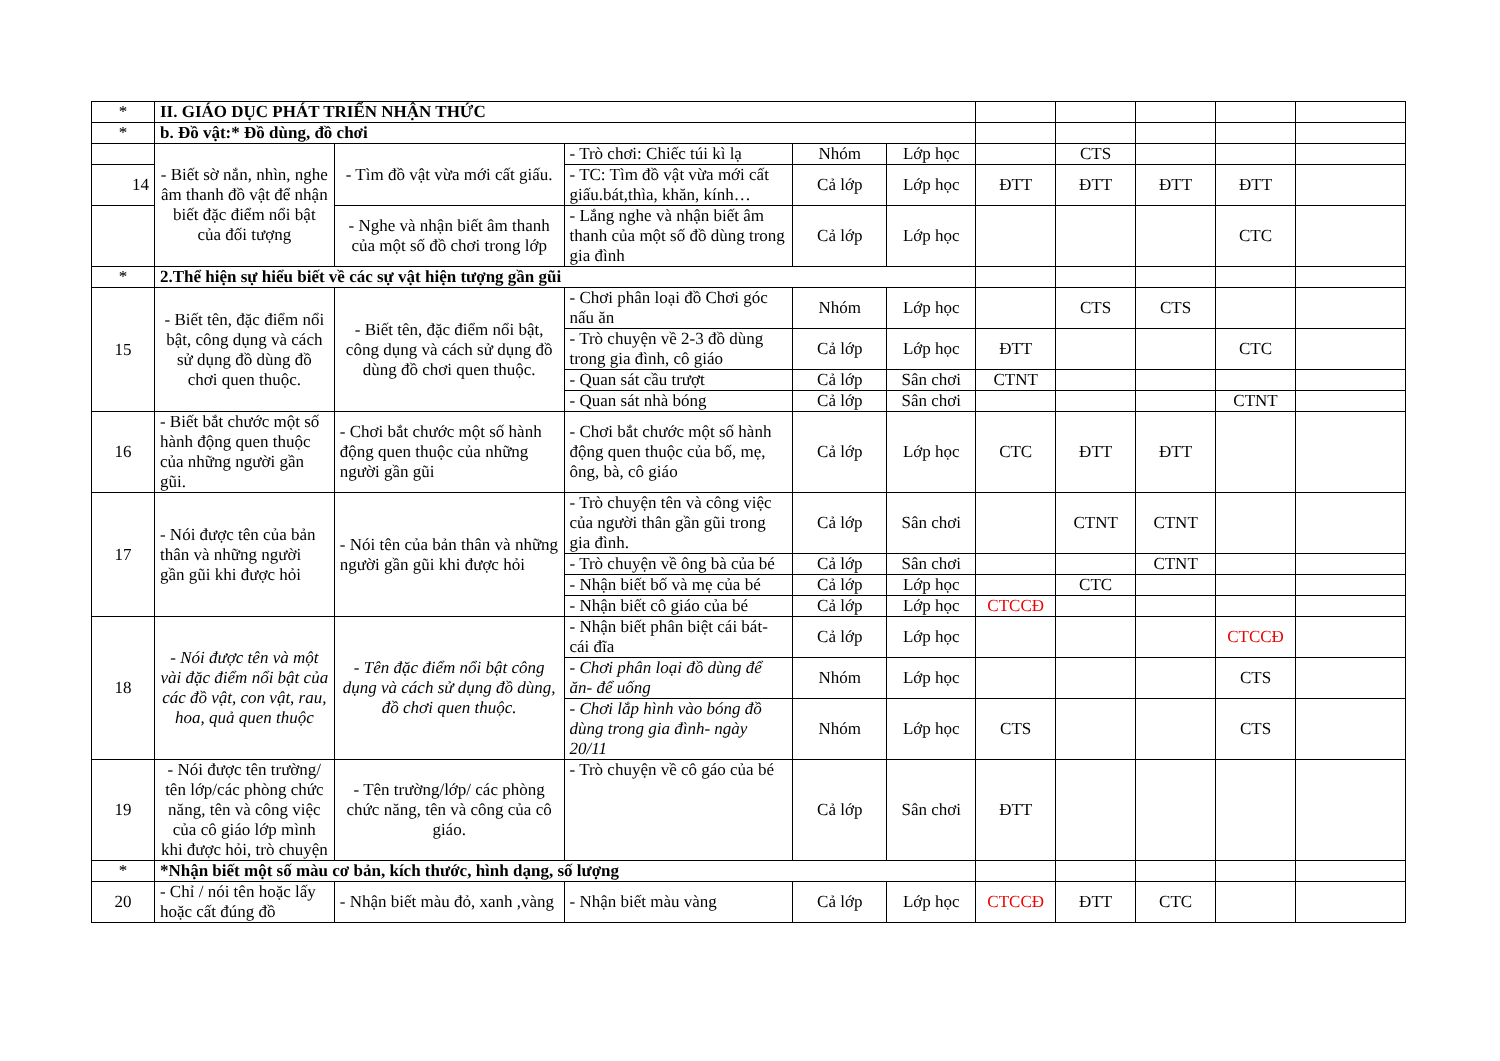| * | II. GIÁO DỤC PHÁT TRIỂN NHẬN THỨC | | | | | | | | | |
| * | b. Đồ vật:* Đồ dùng, đồ chơi | | | | | | | | | |
| | - Biết sờ nắn, nhìn, nghe âm thanh đồ vật để nhận biết đặc điểm nổi bật của đối tượng | - Tìm đồ vật vừa mới cất giấu. | - Trò chơi: Chiếc túi kì lạ | Nhóm | Lớp học | | CTS | | | |
| 14 | | | - TC: Tìm đồ vật vừa mới cất giấu.bát,thìa, khăn, kính… | Cả lớp | Lớp học | ĐTT | ĐTT | ĐTT | ĐTT | |
| | | - Nghe và nhận biết âm thanh của một số đồ chơi trong lớp | - Lắng nghe và nhận biết âm thanh của một số đồ dùng trong gia đình | Cả lớp | Lớp học | | | | CTC | |
| * | 2.Thể hiện sự hiểu biết về các sự vật hiện tượng gần gũi | | | | | | | | | |
| 15 | - Biết tên, đặc điểm nổi bật, công dụng và cách sử dụng đồ dùng đồ chơi quen thuộc. | - Biết tên, đặc điểm nổi bật, công dụng và cách sử dụng đồ dùng đồ chơi quen thuộc. | - Chơi phân loại đồ Chơi góc nấu ăn | Nhóm | Lớp học | | CTS | CTS | | |
| | | | - Trò chuyện về 2-3 đồ dùng trong gia đình, cô giáo | Cả lớp | Lớp học | ĐTT | | | CTC | |
| | | | - Quan sát cầu trượt | Cả lớp | Sân chơi | CTNT | | | | |
| | | | - Quan sát nhà bóng | Cả lớp | Sân chơi | | | | CTNT | |
| 16 | - Biết bắt chước một số hành động quen thuộc của những người gần gũi. | - Chơi bắt chước một số hành động quen thuộc của những người gần gũi | - Chơi bắt chước một số hành động quen thuộc của bố, mẹ, ông, bà, cô giáo | Cả lớp | Lớp học | CTC | ĐTT | ĐTT | | |
| 17 | - Nói được tên của bản thân và những người gần gũi khi được hỏi | - Nói tên của bản thân và những người gần gũi khi được hỏi | - Trò chuyện tên và công việc của người thân gần gũi trong gia đình. | Cả lớp | Sân chơi | | CTNT | CTNT | | |
| | | | - Trò chuyện về ông bà của bé | Cả lớp | Sân chơi | | | CTNT | | |
| | | | - Nhận biết bố và mẹ của bé | Cả lớp | Lớp học | | CTC | | | |
| | | | - Nhận biết cô giáo của bé | Cả lớp | Lớp học | CTCCĐ | | | | |
| 18 | - Nói được tên và một vài đặc điểm nổi bật của các đồ vật, con vật, rau, hoa, quả quen thuộc | - Tên đặc điểm nổi bật công dụng và cách sử dụng đồ dùng, đồ chơi quen thuộc. | - Nhận biết phân biệt cái bát- cái đĩa | Cả lớp | Lớp học | | | | CTCCĐ | |
| | | | - Chơi phân loại đồ dùng để ăn- để uống | Nhóm | Lớp học | | | | CTS | |
| | | | - Chơi lắp hình vào bóng đồ dùng trong gia đình- ngày 20/11 | Nhóm | Lớp học | CTS | | | CTS | |
| 19 | - Nói được tên trường/ tên lớp/các phòng chức năng, tên và công việc của cô giáo lớp mình khi được hỏi, trò chuyện | - Tên trường/lớp/ các phòng chức năng, tên và công của cô giáo. | - Trò chuyện về cô gáo của bé | Cả lớp | Sân chơi | ĐTT | | | | |
| * | *Nhận biết một số màu cơ bản, kích thước, hình dạng, số lượng | | | | | | | | | |
| 20 | - Chỉ / nói tên hoặc lấy hoặc cất đúng đồ | - Nhận biết màu đỏ, xanh ,vàng | - Nhận biết màu vàng | Cả lớp | Lớp học | CTCCĐ | ĐTT | CTC | | |